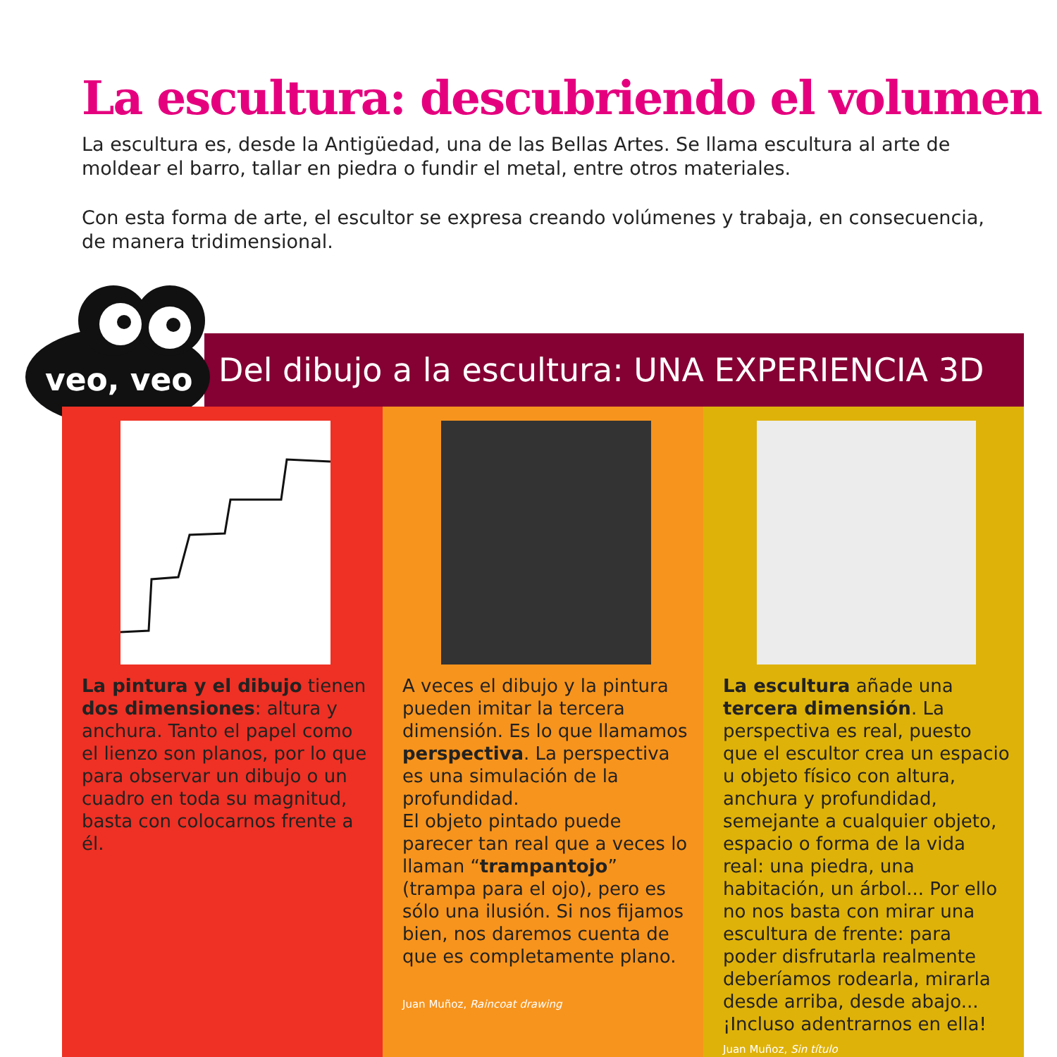La escultura: descubriendo el volumen
La escultura es, desde la Antigüedad, una de las Bellas Artes. Se llama escultura al arte de moldear el barro, tallar en piedra o fundir el metal, entre otros materiales.
Con esta forma de arte, el escultor se expresa creando volúmenes y trabaja, en consecuencia, de manera tridimensional.
Del dibujo a la escultura: UNA EXPERIENCIA 3D
veo, veo
La pintura y el dibujo tienen dos dimensiones: altura y anchura. Tanto el papel como el lienzo son planos, por lo que para observar un dibujo o un cuadro en toda su magnitud, basta con colocarnos frente a él.
A veces el dibujo y la pintura pueden imitar la tercera dimensión. Es lo que llamamos perspectiva. La perspectiva es una simulación de la profundidad.
El objeto pintado puede parecer tan real que a veces lo llaman “trampantojo” (trampa para el ojo), pero es sólo una ilusión. Si nos fijamos bien, nos daremos cuenta de que es completamente plano.
Juan Muñoz, Raincoat drawing
La escultura añade una tercera dimensión. La perspectiva es real, puesto que el escultor crea un espacio u objeto físico con altura, anchura y profundidad, semejante a cualquier objeto, espacio o forma de la vida real: una piedra, una habitación, un árbol... Por ello no nos basta con mirar una escultura de frente: para poder disfrutarla realmente deberíamos rodearla, mirarla desde arriba, desde abajo... ¡Incluso adentrarnos en ella!
Juan Muñoz, Sin título